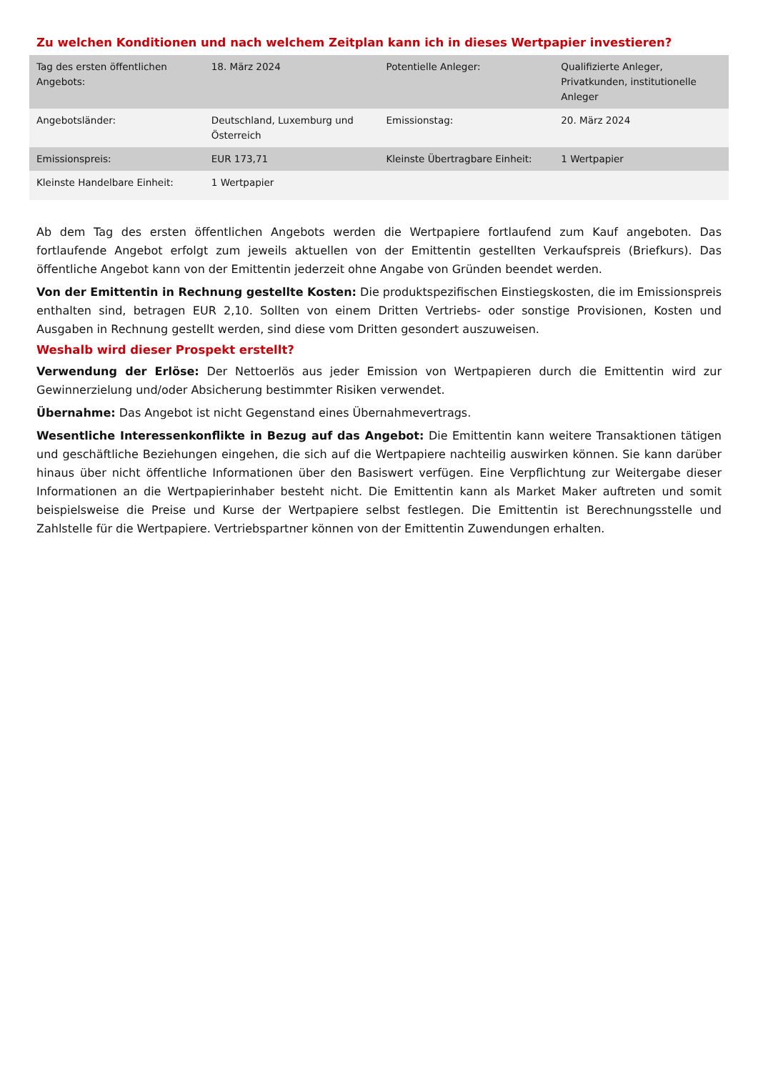Zu welchen Konditionen und nach welchem Zeitplan kann ich in dieses Wertpapier investieren?
| Tag des ersten öffentlichen Angebots: | 18. März 2024 | Potentielle Anleger: | Qualifizierte Anleger, Privatkunden, institutionelle Anleger |
| Angebotsländer: | Deutschland, Luxemburg und Österreich | Emissionstag: | 20. März 2024 |
| Emissionspreis: | EUR 173,71 | Kleinste Übertragbare Einheit: | 1 Wertpapier |
| Kleinste Handelbare Einheit: | 1 Wertpapier | | |
Ab dem Tag des ersten öffentlichen Angebots werden die Wertpapiere fortlaufend zum Kauf angeboten. Das fortlaufende Angebot erfolgt zum jeweils aktuellen von der Emittentin gestellten Verkaufspreis (Briefkurs). Das öffentliche Angebot kann von der Emittentin jederzeit ohne Angabe von Gründen beendet werden.
Von der Emittentin in Rechnung gestellte Kosten: Die produktspezifischen Einstiegskosten, die im Emissionspreis enthalten sind, betragen EUR 2,10. Sollten von einem Dritten Vertriebs- oder sonstige Provisionen, Kosten und Ausgaben in Rechnung gestellt werden, sind diese vom Dritten gesondert auszuweisen.
Weshalb wird dieser Prospekt erstellt?
Verwendung der Erlöse: Der Nettoerlös aus jeder Emission von Wertpapieren durch die Emittentin wird zur Gewinnerzielung und/oder Absicherung bestimmter Risiken verwendet.
Übernahme: Das Angebot ist nicht Gegenstand eines Übernahmevertrags.
Wesentliche Interessenkonflikte in Bezug auf das Angebot: Die Emittentin kann weitere Transaktionen tätigen und geschäftliche Beziehungen eingehen, die sich auf die Wertpapiere nachteilig auswirken können. Sie kann darüber hinaus über nicht öffentliche Informationen über den Basiswert verfügen. Eine Verpflichtung zur Weitergabe dieser Informationen an die Wertpapierinhaber besteht nicht. Die Emittentin kann als Market Maker auftreten und somit beispielsweise die Preise und Kurse der Wertpapiere selbst festlegen. Die Emittentin ist Berechnungsstelle und Zahlstelle für die Wertpapiere. Vertriebspartner können von der Emittentin Zuwendungen erhalten.